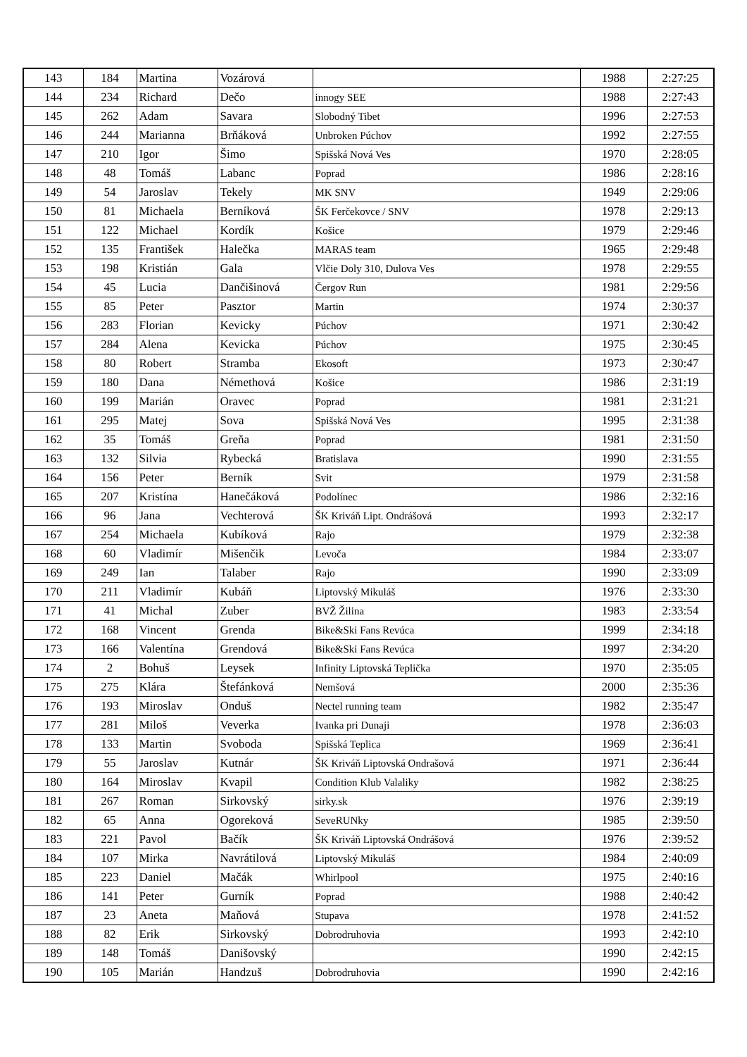| 143 | 184 | Martina | Vozárová | | 1988 | 2:27:25 |
| 144 | 234 | Richard | Dečo | innogy SEE | 1988 | 2:27:43 |
| 145 | 262 | Adam | Savara | Slobodný Tibet | 1996 | 2:27:53 |
| 146 | 244 | Marianna | Brňáková | Unbroken Púchov | 1992 | 2:27:55 |
| 147 | 210 | Igor | Šimo | Spišská Nová Ves | 1970 | 2:28:05 |
| 148 | 48 | Tomáš | Labanc | Poprad | 1986 | 2:28:16 |
| 149 | 54 | Jaroslav | Tekely | MK SNV | 1949 | 2:29:06 |
| 150 | 81 | Michaela | Berníková | ŠK Ferčekovce / SNV | 1978 | 2:29:13 |
| 151 | 122 | Michael | Kordík | Košice | 1979 | 2:29:46 |
| 152 | 135 | František | Halečka | MARAS team | 1965 | 2:29:48 |
| 153 | 198 | Kristián | Gala | Vlčie Doly 310, Dulova Ves | 1978 | 2:29:55 |
| 154 | 45 | Lucia | Dančišinová | Čergov Run | 1981 | 2:29:56 |
| 155 | 85 | Peter | Pasztor | Martin | 1974 | 2:30:37 |
| 156 | 283 | Florian | Kevicky | Púchov | 1971 | 2:30:42 |
| 157 | 284 | Alena | Kevicka | Púchov | 1975 | 2:30:45 |
| 158 | 80 | Robert | Stramba | Ekosoft | 1973 | 2:30:47 |
| 159 | 180 | Dana | Némethová | Košice | 1986 | 2:31:19 |
| 160 | 199 | Marián | Oravec | Poprad | 1981 | 2:31:21 |
| 161 | 295 | Matej | Sova | Spišská Nová Ves | 1995 | 2:31:38 |
| 162 | 35 | Tomáš | Greňa | Poprad | 1981 | 2:31:50 |
| 163 | 132 | Silvia | Rybecká | Bratislava | 1990 | 2:31:55 |
| 164 | 156 | Peter | Berník | Svit | 1979 | 2:31:58 |
| 165 | 207 | Kristína | Hanečáková | Podolínec | 1986 | 2:32:16 |
| 166 | 96 | Jana | Vechterová | ŠK Kriváň Lipt. Ondrášová | 1993 | 2:32:17 |
| 167 | 254 | Michaela | Kubíková | Rajo | 1979 | 2:32:38 |
| 168 | 60 | Vladimír | Mišenčik | Levoča | 1984 | 2:33:07 |
| 169 | 249 | Ian | Talaber | Rajo | 1990 | 2:33:09 |
| 170 | 211 | Vladimír | Kubáň | Liptovský Mikuláš | 1976 | 2:33:30 |
| 171 | 41 | Michal | Zuber | BVŽ Žilina | 1983 | 2:33:54 |
| 172 | 168 | Vincent | Grenda | Bike&Ski Fans Revúca | 1999 | 2:34:18 |
| 173 | 166 | Valentína | Grendová | Bike&Ski Fans Revúca | 1997 | 2:34:20 |
| 174 | 2 | Bohuš | Leysek | Infinity Liptovská Teplička | 1970 | 2:35:05 |
| 175 | 275 | Klára | Štefánková | Nemšová | 2000 | 2:35:36 |
| 176 | 193 | Miroslav | Onduš | Nectel running team | 1982 | 2:35:47 |
| 177 | 281 | Miloš | Veverka | Ivanka pri Dunaji | 1978 | 2:36:03 |
| 178 | 133 | Martin | Svoboda | Spišská Teplica | 1969 | 2:36:41 |
| 179 | 55 | Jaroslav | Kutnár | ŠK Kriváň Liptovská Ondrašová | 1971 | 2:36:44 |
| 180 | 164 | Miroslav | Kvapil | Condition Klub Valaliky | 1982 | 2:38:25 |
| 181 | 267 | Roman | Sirkovský | sirky.sk | 1976 | 2:39:19 |
| 182 | 65 | Anna | Ogoreková | SeveRUNky | 1985 | 2:39:50 |
| 183 | 221 | Pavol | Bačík | ŠK Kriváň Liptovská Ondrášová | 1976 | 2:39:52 |
| 184 | 107 | Mirka | Navrátilová | Liptovský Mikuláš | 1984 | 2:40:09 |
| 185 | 223 | Daniel | Mačák | Whirlpool | 1975 | 2:40:16 |
| 186 | 141 | Peter | Gurník | Poprad | 1988 | 2:40:42 |
| 187 | 23 | Aneta | Maňová | Stupava | 1978 | 2:41:52 |
| 188 | 82 | Erik | Sirkovský | Dobrodruhovia | 1993 | 2:42:10 |
| 189 | 148 | Tomáš | Danišovský | | 1990 | 2:42:15 |
| 190 | 105 | Marián | Handzuš | Dobrodruhovia | 1990 | 2:42:16 |